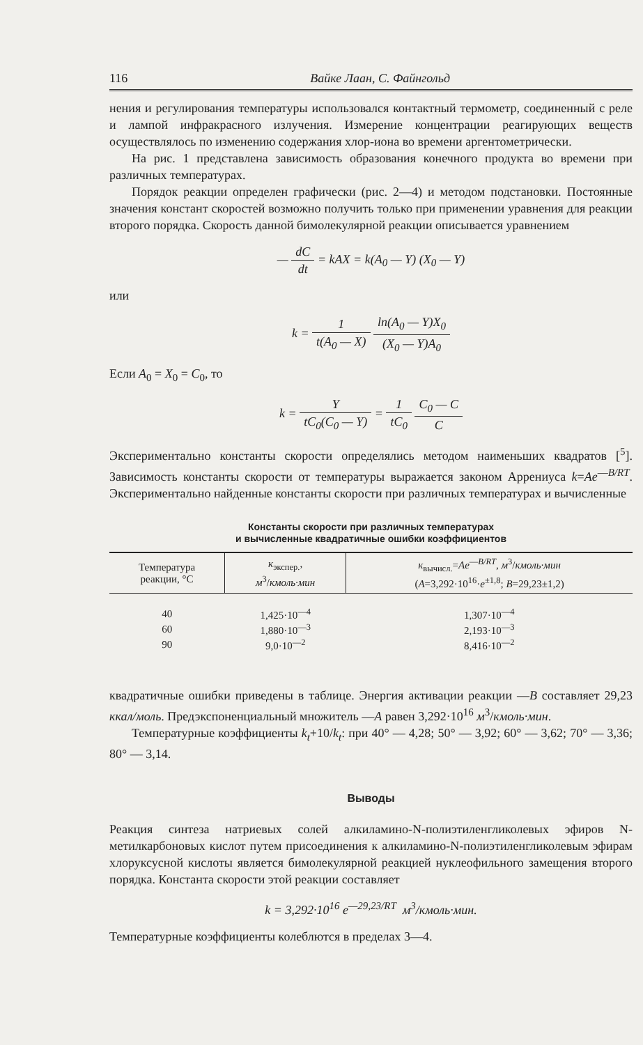116 Вайке Лаан, С. Файнгольд
нения и регулирования температуры использовался контактный термометр, соединенный с реле и лампой инфракрасного излучения. Измерение концентрации реагирующих веществ осуществлялось по изменению содержания хлор-иона во времени аргентометрически.
На рис. 1 представлена зависимость образования конечного продукта во времени при различных температурах.
Порядок реакции определен графически (рис. 2—4) и методом подстановки. Постоянные значения констант скоростей возможно получить только при применении уравнения для реакции второго порядка. Скорость данной бимолекулярной реакции описывается уравнением
— dC dt = kAX = k(A<sub>0</sub> — Y) (X<sub>0</sub> — Y)
или
k = 1 t(A<sub>0</sub> — X) ln(A<sub>0</sub> — Y)X<sub>0</sub> (X<sub>0</sub> — Y)A<sub>0</sub>
Если A<sub>0</sub> = X<sub>0</sub> = C<sub>0</sub>, то
k = Y tC<sub>0</sub>(C<sub>0</sub> — Y) = 1 tC<sub>0</sub> C<sub>0</sub> — C C
Экспериментально константы скорости определялись методом наименьших квадратов [<sup>5</sup>]. Зависимость константы скорости от температуры выражается законом Аррениуса k=Ae<sup>—B/RT</sup>. Экспериментально найденные константы скорости при различных температурах и вычисленные
Константы скорости при различных температурах
и вычисленные квадратичные ошибки коэффициентов
| Температура реакции, °С | к<sub>экспер.</sub>, м<sup>3</sup>/ кмоль·мин | к<sub>вычисл.</sub>= Ae<sup>—B/RT</sup>, м<sup>3</sup>/ кмоль·мин ( A =3,292·10<sup>16</sup>· e<sup>±1,8</sup>; B =29,23±1,2) |
| --- | --- | --- |
| 40 | 1,425·10<sup>—4</sup> | 1,307·10<sup>—4</sup> |
| 60 | 1,880·10<sup>—3</sup> | 2,193·10<sup>—3</sup> |
| 90 | 9,0·10<sup>—2</sup> | 8,416·10<sup>—2</sup> |
квадратичные ошибки приведены в таблице. Энергия активации реакции —B составляет 29,23 ккал/моль. Предэкспоненциальный множитель —A равен 3,292·10<sup>16</sup> м<sup>3</sup>/кмоль·мин.
Температурные коэффициенты k<sub>t</sub>+10/k<sub>t</sub>: при 40° — 4,28; 50° — 3,92; 60° — 3,62; 70° — 3,36; 80° — 3,14.
Выводы
Реакция синтеза натриевых солей алкиламино-N-полиэтиленгликолевых эфиров N-метилкарбоновых кислот путем присоединения к алкиламино-N-полиэтиленгликолевым эфирам хлоруксусной кислоты является бимолекулярной реакцией нуклеофильного замещения второго порядка. Константа скорости этой реакции составляет
k = 3,292·10<sup>16</sup> e<sup>—29,23/RT</sup> м<sup>3</sup>/кмоль·мин.
Температурные коэффициенты колеблются в пределах 3—4.